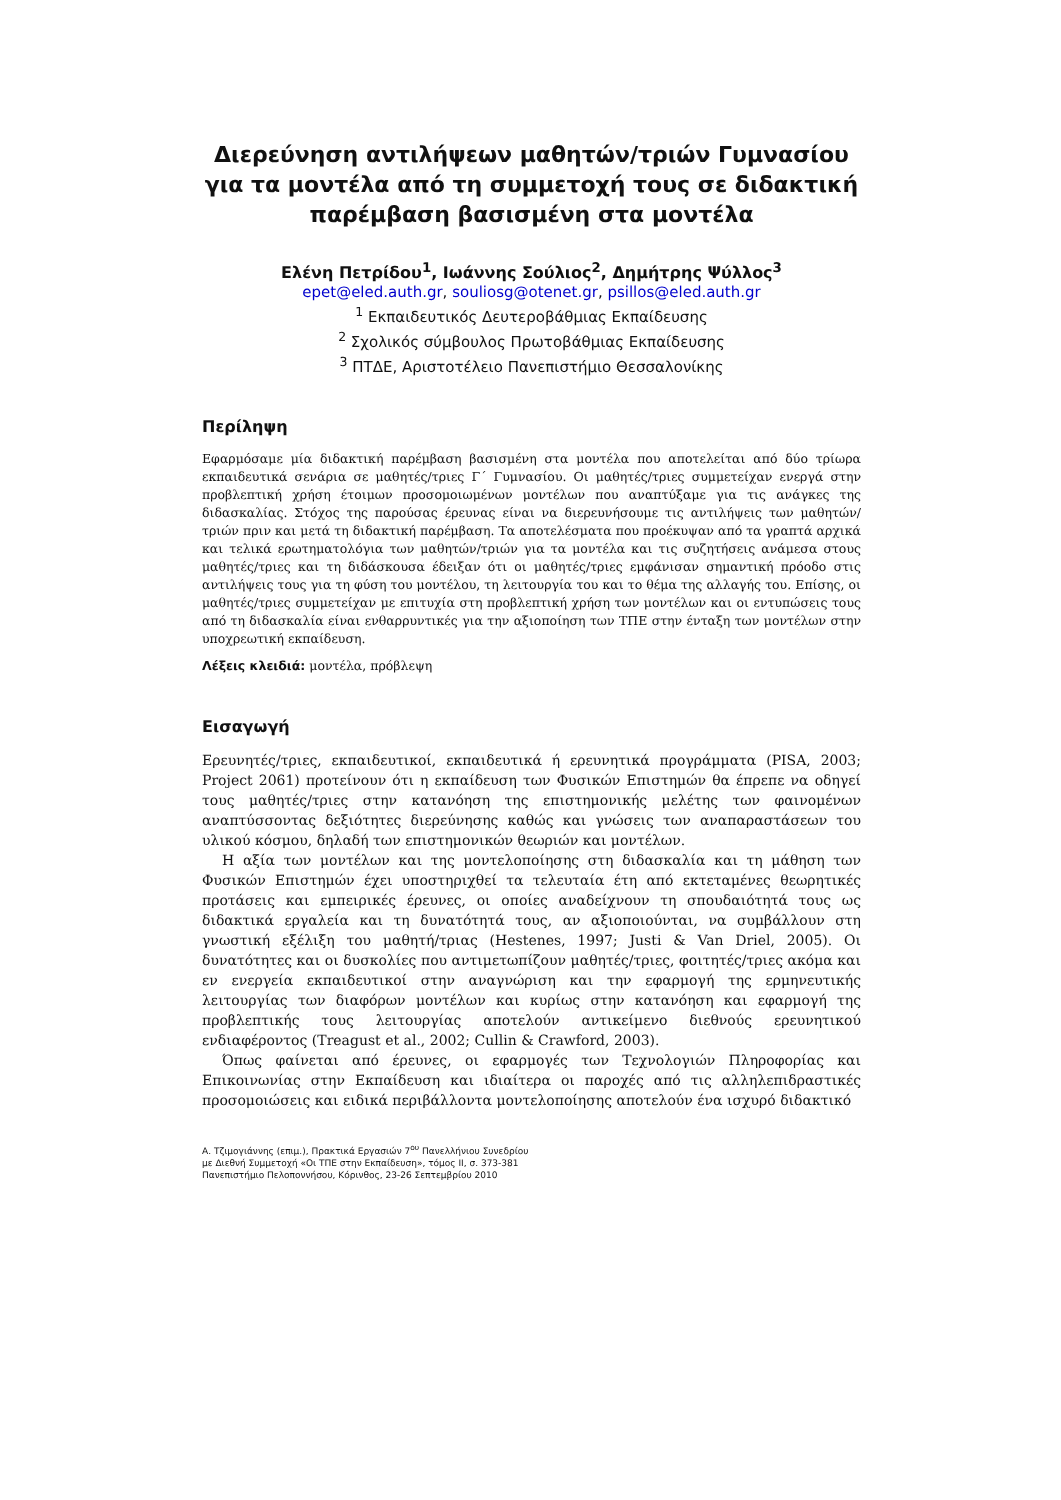Διερεύνηση αντιλήψεων μαθητών/τριών Γυμνασίου για τα μοντέλα από τη συμμετοχή τους σε διδακτική παρέμβαση βασισμένη στα μοντέλα
Ελένη Πετρίδου<sup>1</sup>, Ιωάννης Σούλιος<sup>2</sup>, Δημήτρης Ψύλλος<sup>3</sup>
epet@eled.auth.gr, souliosg@otenet.gr, psillos@eled.auth.gr
<sup>1</sup> Εκπαιδευτικός Δευτεροβάθμιας Εκπαίδευσης
<sup>2</sup> Σχολικός σύμβουλος Πρωτοβάθμιας Εκπαίδευσης
<sup>3</sup> ΠΤΔΕ, Αριστοτέλειο Πανεπιστήμιο Θεσσαλονίκης
Περίληψη
Εφαρμόσαμε μία διδακτική παρέμβαση βασισμένη στα μοντέλα που αποτελείται από δύο τρίωρα εκπαιδευτικά σενάρια σε μαθητές/τριες Γ΄ Γυμνασίου. Οι μαθητές/τριες συμμετείχαν ενεργά στην προβλεπτική χρήση έτοιμων προσομοιωμένων μοντέλων που αναπτύξαμε για τις ανάγκες της διδασκαλίας. Στόχος της παρούσας έρευνας είναι να διερευνήσουμε τις αντιλήψεις των μαθητών/τριών πριν και μετά τη διδακτική παρέμβαση. Τα αποτελέσματα που προέκυψαν από τα γραπτά αρχικά και τελικά ερωτηματολόγια των μαθητών/τριών για τα μοντέλα και τις συζητήσεις ανάμεσα στους μαθητές/τριες και τη διδάσκουσα έδειξαν ότι οι μαθητές/τριες εμφάνισαν σημαντική πρόοδο στις αντιλήψεις τους για τη φύση του μοντέλου, τη λειτουργία του και το θέμα της αλλαγής του. Επίσης, οι μαθητές/τριες συμμετείχαν με επιτυχία στη προβλεπτική χρήση των μοντέλων και οι εντυπώσεις τους από τη διδασκαλία είναι ενθαρρυντικές για την αξιοποίηση των ΤΠΕ στην ένταξη των μοντέλων στην υποχρεωτική εκπαίδευση.
Λέξεις κλειδιά: μοντέλα, πρόβλεψη
Εισαγωγή
Ερευνητές/τριες, εκπαιδευτικοί, εκπαιδευτικά ή ερευνητικά προγράμματα (PISA, 2003; Project 2061) προτείνουν ότι η εκπαίδευση των Φυσικών Επιστημών θα έπρεπε να οδηγεί τους μαθητές/τριες στην κατανόηση της επιστημονικής μελέτης των φαινομένων αναπτύσσοντας δεξιότητες διερεύνησης καθώς και γνώσεις των αναπαραστάσεων του υλικού κόσμου, δηλαδή των επιστημονικών θεωριών και μοντέλων.
Η αξία των μοντέλων και της μοντελοποίησης στη διδασκαλία και τη μάθηση των Φυσικών Επιστημών έχει υποστηριχθεί τα τελευταία έτη από εκτεταμένες θεωρητικές προτάσεις και εμπειρικές έρευνες, οι οποίες αναδείχνουν τη σπουδαιότητά τους ως διδακτικά εργαλεία και τη δυνατότητά τους, αν αξιοποιούνται, να συμβάλλουν στη γνωστική εξέλιξη του μαθητή/τριας (Hestenes, 1997; Justi & Van Driel, 2005). Οι δυνατότητες και οι δυσκολίες που αντιμετωπίζουν μαθητές/τριες, φοιτητές/τριες ακόμα και εν ενεργεία εκπαιδευτικοί στην αναγνώριση και την εφαρμογή της ερμηνευτικής λειτουργίας των διαφόρων μοντέλων και κυρίως στην κατανόηση και εφαρμογή της προβλεπτικής τους λειτουργίας αποτελούν αντικείμενο διεθνούς ερευνητικού ενδιαφέροντος (Treagust et al., 2002; Cullin & Crawford, 2003).
Όπως φαίνεται από έρευνες, οι εφαρμογές των Τεχνολογιών Πληροφορίας και Επικοινωνίας στην Εκπαίδευση και ιδιαίτερα οι παροχές από τις αλληλεπιδραστικές προσομοιώσεις και ειδικά περιβάλλοντα μοντελοποίησης αποτελούν ένα ισχυρό διδακτικό
Α. Τζιμογιάννης (επιμ.), Πρακτικά Εργασιών 7<sup>ου</sup> Πανελλήνιου Συνεδρίου
με Διεθνή Συμμετοχή «Οι ΤΠΕ στην Εκπαίδευση», τόμος ΙΙ, σ. 373-381
Πανεπιστήμιο Πελοποννήσου, Κόρινθος, 23-26 Σεπτεμβρίου 2010